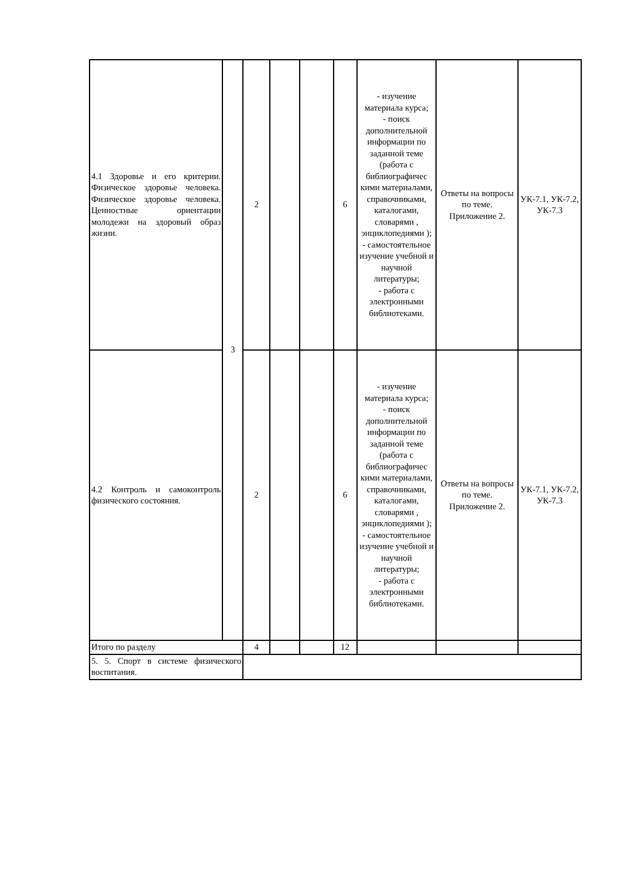| 4.1 Здоровье и его критерии. Физическое здоровье человека. Физическое здоровье человека. Ценностные ориентации молодежи на здоровый образ жизни. | 3 | 2 | | | 6 | - изучение материала курса; - поиск дополнительной информации по заданной теме (работа с библиографичес кими материалами, справочниками, каталогами, словарями , энциклопедиями ); - самостоятельное изучение учебной и научной литературы; - работа с электронными библиотеками. | Ответы на вопросы по теме. Приложение 2. | УК-7.1, УК-7.2, УК-7.3 |
| 4.2 Контроль и самоконтроль физического состояния. | | 2 | | | 6 | - изучение материала курса; - поиск дополнительной информации по заданной теме (работа с библиографичес кими материалами, справочниками, каталогами, словарями , энциклопедиями ); - самостоятельное изучение учебной и научной литературы; - работа с электронными библиотеками. | Ответы на вопросы по теме. Приложение 2. | УК-7.1, УК-7.2, УК-7.3 |
| Итого по разделу | | 4 | | | 12 | | | |
| 5. 5. Спорт в системе физического воспитания. | | | | | | | | |